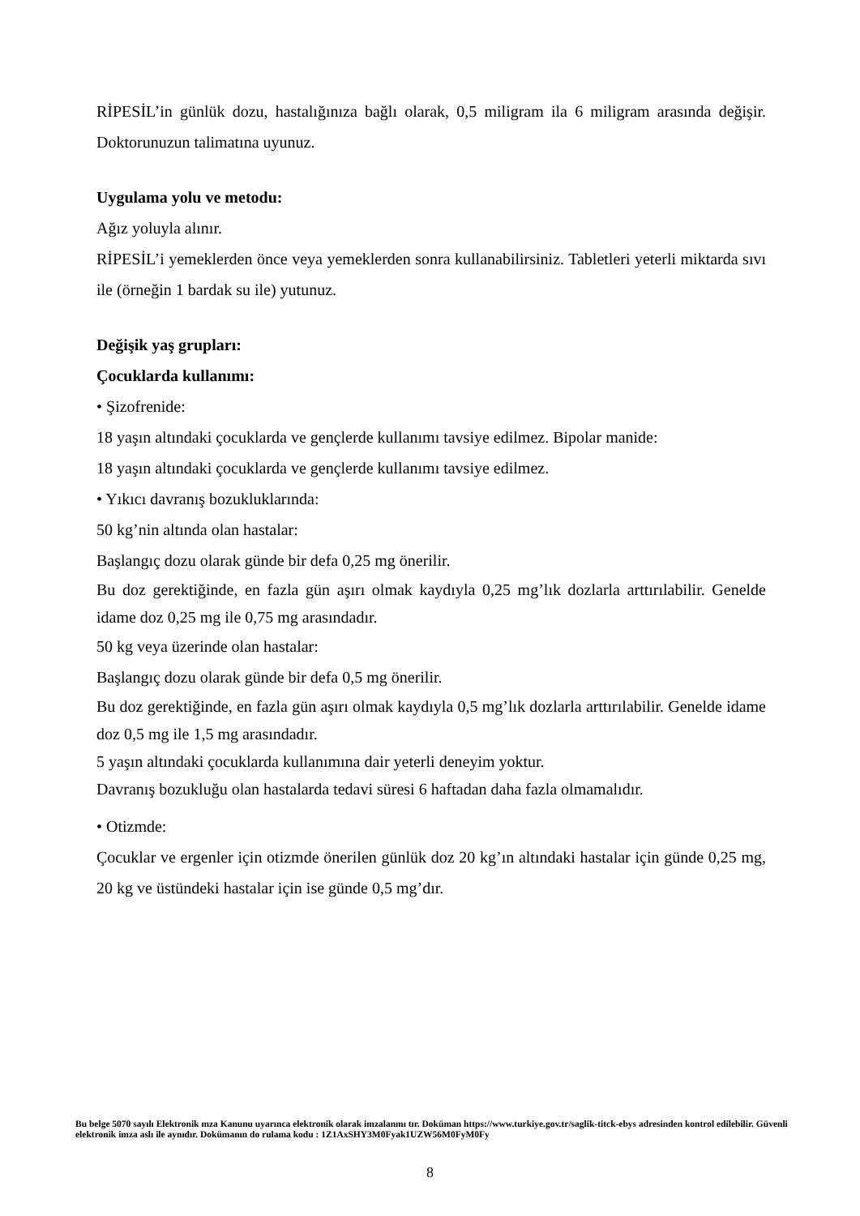RİPESİL’in günlük dozu, hastalığınıza bağlı olarak, 0,5 miligram ila 6 miligram arasında değişir. Doktorunuzun talimatına uyunuz.
Uygulama yolu ve metodu:
Ağız yoluyla alınır.
RİPESİL’i yemeklerden önce veya yemeklerden sonra kullanabilirsiniz. Tabletleri yeterli miktarda sıvı ile (örneğin 1 bardak su ile) yutunuz.
Değişik yaş grupları:
Çocuklarda kullanımı:
• Şizofrenide:
18 yaşın altındaki çocuklarda ve gençlerde kullanımı tavsiye edilmez. Bipolar manide:
18 yaşın altındaki çocuklarda ve gençlerde kullanımı tavsiye edilmez.
• Yıkıcı davranış bozukluklarında:
50 kg’nin altında olan hastalar:
Başlangıç dozu olarak günde bir defa 0,25 mg önerilir.
Bu doz gerektiğinde, en fazla gün aşırı olmak kaydıyla 0,25 mg’lık dozlarla arttırılabilir. Genelde idame doz 0,25 mg ile 0,75 mg arasındadır.
50 kg veya üzerinde olan hastalar:
Başlangıç dozu olarak günde bir defa 0,5 mg önerilir.
Bu doz gerektiğinde, en fazla gün aşırı olmak kaydıyla 0,5 mg’lık dozlarla arttırılabilir. Genelde idame doz 0,5 mg ile 1,5 mg arasındadır.
5 yaşın altındaki çocuklarda kullanımına dair yeterli deneyim yoktur.
Davranış bozukluğu olan hastalarda tedavi süresi 6 haftadan daha fazla olmamalıdır.
• Otizmde:
Çocuklar ve ergenler için otizmde önerilen günlük doz 20 kg’ın altındaki hastalar için günde 0,25 mg, 20 kg ve üstündeki hastalar için ise günde 0,5 mg’dır.
Bu belge 5070 sayılı Elektronik mza Kanunu uyarınca elektronik olarak imzalanmı tır. Doküman https://www.turkiye.gov.tr/saglik-titck-ebys adresinden kontrol edilebilir. Güvenli elektronik imza aslı ile aynıdır. Dokümanın do rulama kodu : 1Z1AxSHY3M0Fyak1UZW56M0FyM0Fy
8